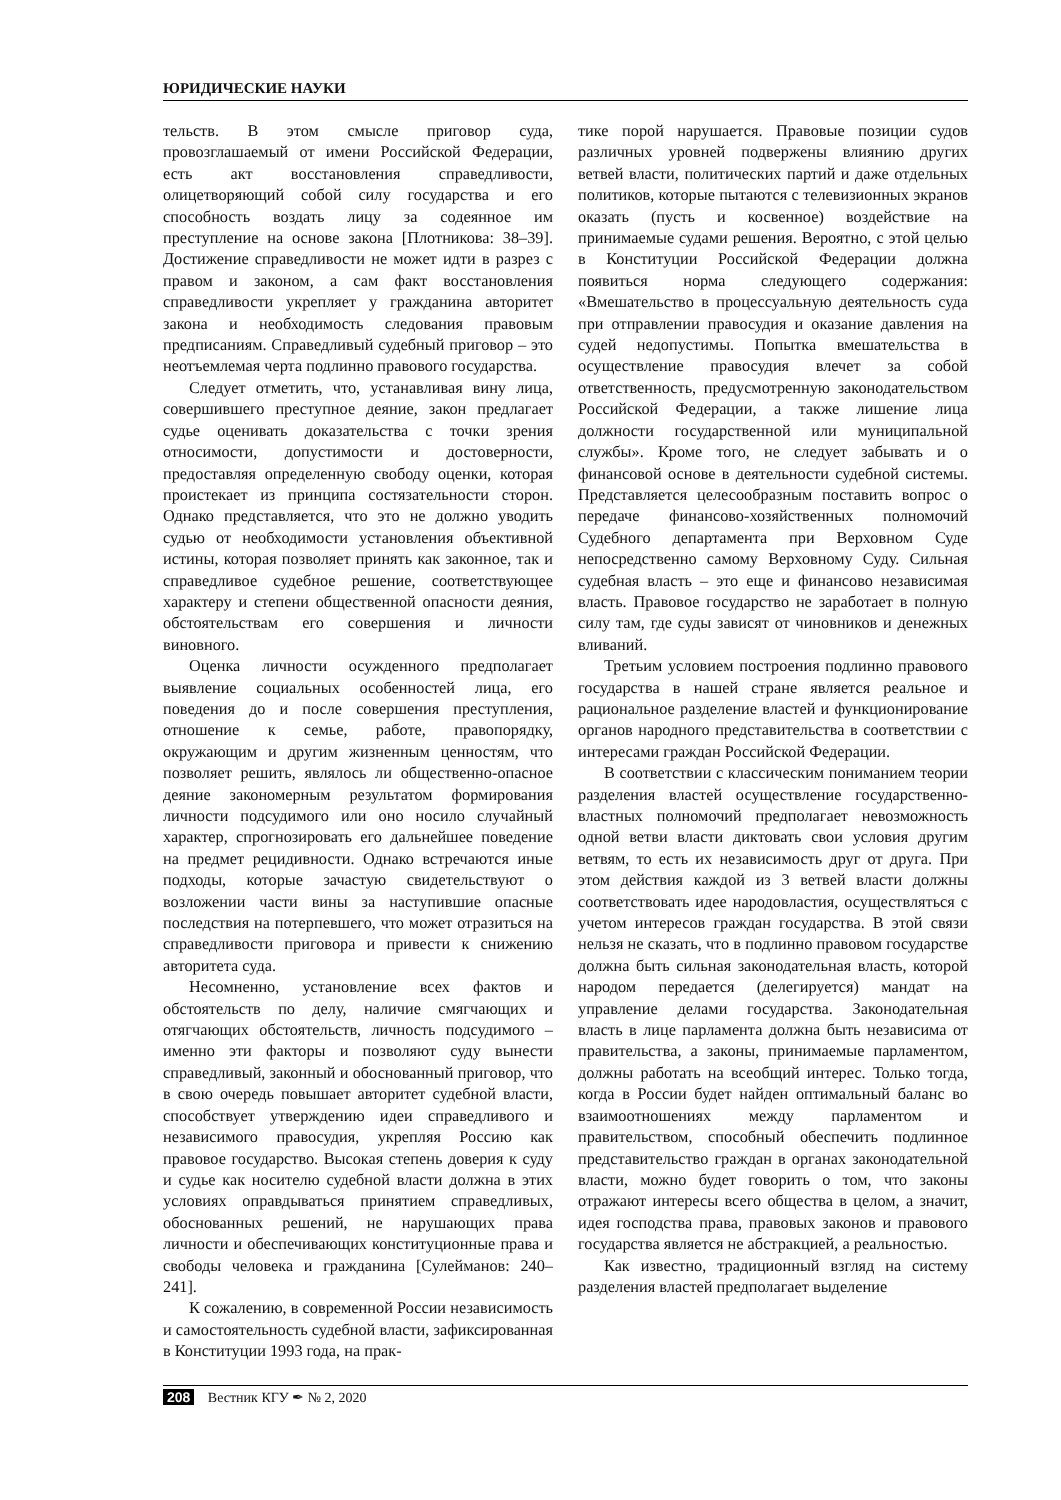ЮРИДИЧЕСКИЕ НАУКИ
тельств. В этом смысле приговор суда, провозглашаемый от имени Российской Федерации, есть акт восстановления справедливости, олицетворяющий собой силу государства и его способность воздать лицу за содеянное им преступление на основе закона [Плотникова: 38–39]. Достижение справедливости не может идти в разрез с правом и законом, а сам факт восстановления справедливости укрепляет у гражданина авторитет закона и необходимость следования правовым предписаниям. Справедливый судебный приговор – это неотъемлемая черта подлинно правового государства.
Следует отметить, что, устанавливая вину лица, совершившего преступное деяние, закон предлагает судье оценивать доказательства с точки зрения относимости, допустимости и достоверности, предоставляя определенную свободу оценки, которая проистекает из принципа состязательности сторон. Однако представляется, что это не должно уводить судью от необходимости установления объективной истины, которая позволяет принять как законное, так и справедливое судебное решение, соответствующее характеру и степени общественной опасности деяния, обстоятельствам его совершения и личности виновного.
Оценка личности осужденного предполагает выявление социальных особенностей лица, его поведения до и после совершения преступления, отношение к семье, работе, правопорядку, окружающим и другим жизненным ценностям, что позволяет решить, являлось ли общественно-опасное деяние закономерным результатом формирования личности подсудимого или оно носило случайный характер, спрогнозировать его дальнейшее поведение на предмет рецидивности. Однако встречаются иные подходы, которые зачастую свидетельствуют о возложении части вины за наступившие опасные последствия на потерпевшего, что может отразиться на справедливости приговора и привести к снижению авторитета суда.
Несомненно, установление всех фактов и обстоятельств по делу, наличие смягчающих и отягчающих обстоятельств, личность подсудимого – именно эти факторы и позволяют суду вынести справедливый, законный и обоснованный приговор, что в свою очередь повышает авторитет судебной власти, способствует утверждению идеи справедливого и независимого правосудия, укрепляя Россию как правовое государство. Высокая степень доверия к суду и судье как носителю судебной власти должна в этих условиях оправдываться принятием справедливых, обоснованных решений, не нарушающих права личности и обеспечивающих конституционные права и свободы человека и гражданина [Сулейманов: 240–241].
К сожалению, в современной России независимость и самостоятельность судебной власти, зафиксированная в Конституции 1993 года, на прак-
тике порой нарушается. Правовые позиции судов различных уровней подвержены влиянию других ветвей власти, политических партий и даже отдельных политиков, которые пытаются с телевизионных экранов оказать (пусть и косвенное) воздействие на принимаемые судами решения. Вероятно, с этой целью в Конституции Российской Федерации должна появиться норма следующего содержания: «Вмешательство в процессуальную деятельность суда при отправлении правосудия и оказание давления на судей недопустимы. Попытка вмешательства в осуществление правосудия влечет за собой ответственность, предусмотренную законодательством Российской Федерации, а также лишение лица должности государственной или муниципальной службы». Кроме того, не следует забывать и о финансовой основе в деятельности судебной системы. Представляется целесообразным поставить вопрос о передаче финансово-хозяйственных полномочий Судебного департамента при Верховном Суде непосредственно самому Верховному Суду. Сильная судебная власть – это еще и финансово независимая власть. Правовое государство не заработает в полную силу там, где суды зависят от чиновников и денежных вливаний.
Третьим условием построения подлинно правового государства в нашей стране является реальное и рациональное разделение властей и функционирование органов народного представительства в соответствии с интересами граждан Российской Федерации.
В соответствии с классическим пониманием теории разделения властей осуществление государственно-властных полномочий предполагает невозможность одной ветви власти диктовать свои условия другим ветвям, то есть их независимость друг от друга. При этом действия каждой из 3 ветвей власти должны соответствовать идее народовластия, осуществляться с учетом интересов граждан государства. В этой связи нельзя не сказать, что в подлинно правовом государстве должна быть сильная законодательная власть, которой народом передается (делегируется) мандат на управление делами государства. Законодательная власть в лице парламента должна быть независима от правительства, а законы, принимаемые парламентом, должны работать на всеобщий интерес. Только тогда, когда в России будет найден оптимальный баланс во взаимоотношениях между парламентом и правительством, способный обеспечить подлинное представительство граждан в органах законодательной власти, можно будет говорить о том, что законы отражают интересы всего общества в целом, а значит, идея господства права, правовых законов и правового государства является не абстракцией, а реальностью.
Как известно, традиционный взгляд на систему разделения властей предполагает выделение
208 Вестник КГУ ✒ № 2, 2020